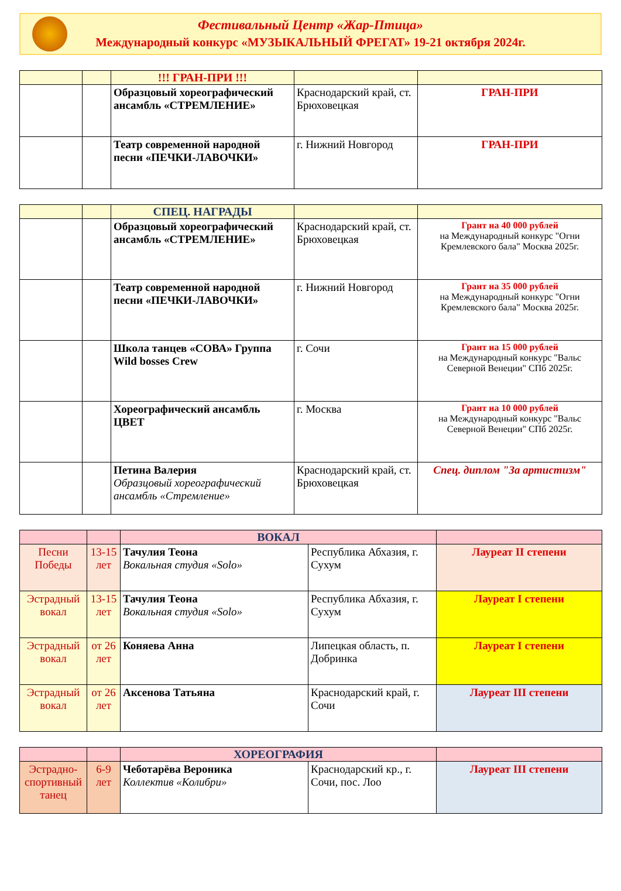Фестивальный Центр «Жар-Птица»
Международный конкурс «МУЗЫКАЛЬНЫЙ ФРЕГАТ» 19-21 октября 2024г.
| | | !!! ГРАН-ПРИ !!! | | |
| --- | --- | --- | --- | --- |
| | | Образцовый хореографический ансамбль «СТРЕМЛЕНИЕ» | Краснодарский край, ст. Брюховецкая | ГРАН-ПРИ |
| | | Театр современной народной песни «ПЕЧКИ-ЛАВОЧКИ» | г. Нижний Новгород | ГРАН-ПРИ |
| | | СПЕЦ. НАГРАДЫ | | |
| --- | --- | --- | --- | --- |
| | | Образцовый хореографический ансамбль «СТРЕМЛЕНИЕ» | Краснодарский край, ст. Брюховецкая | Грант на 40 000 рублей на Международный конкурс "Огни Кремлевского бала" Москва 2025г. |
| | | Театр современной народной песни «ПЕЧКИ-ЛАВОЧКИ» | г. Нижний Новгород | Грант на 35 000 рублей на Международный конкурс "Огни Кремлевского бала" Москва 2025г. |
| | | Школа танцев «СОВА» Группа Wild bosses Crew | г. Сочи | Грант на 15 000 рублей на Международный конкурс "Вальс Северной Венеции" СПб 2025г. |
| | | Хореографический ансамбль ЦВЕТ | г. Москва | Грант на 10 000 рублей на Международный конкурс "Вальс Северной Венеции" СПб 2025г. |
| | | Петина Валерия Образцовый хореографический ансамбль «Стремление» | Краснодарский край, ст. Брюховецкая | Спец. диплом "За артистизм" |
| | | ВОКАЛ | | |
| --- | --- | --- | --- | --- |
| Песни Победы | 13-15 лет | Тачулия Теона Вокальная студия «Solo» | Республика Абхазия, г. Сухум | Лауреат II степени |
| Эстрадный вокал | 13-15 лет | Тачулия Теона Вокальная студия «Solo» | Республика Абхазия, г. Сухум | Лауреат I степени |
| Эстрадный вокал | от 26 лет | Коняева Анна | Липецкая область, п. Добринка | Лауреат I степени |
| Эстрадный вокал | от 26 лет | Аксенова Татьяна | Краснодарский край, г. Сочи | Лауреат III степени |
| | | ХОРЕОГРАФИЯ | | |
| --- | --- | --- | --- | --- |
| Эстрадно-спортивный танец | 6-9 лет | Чеботарёва Вероника Коллектив «Колибри» | Краснодарский кр., г. Сочи, пос. Лоо | Лауреат III степени |